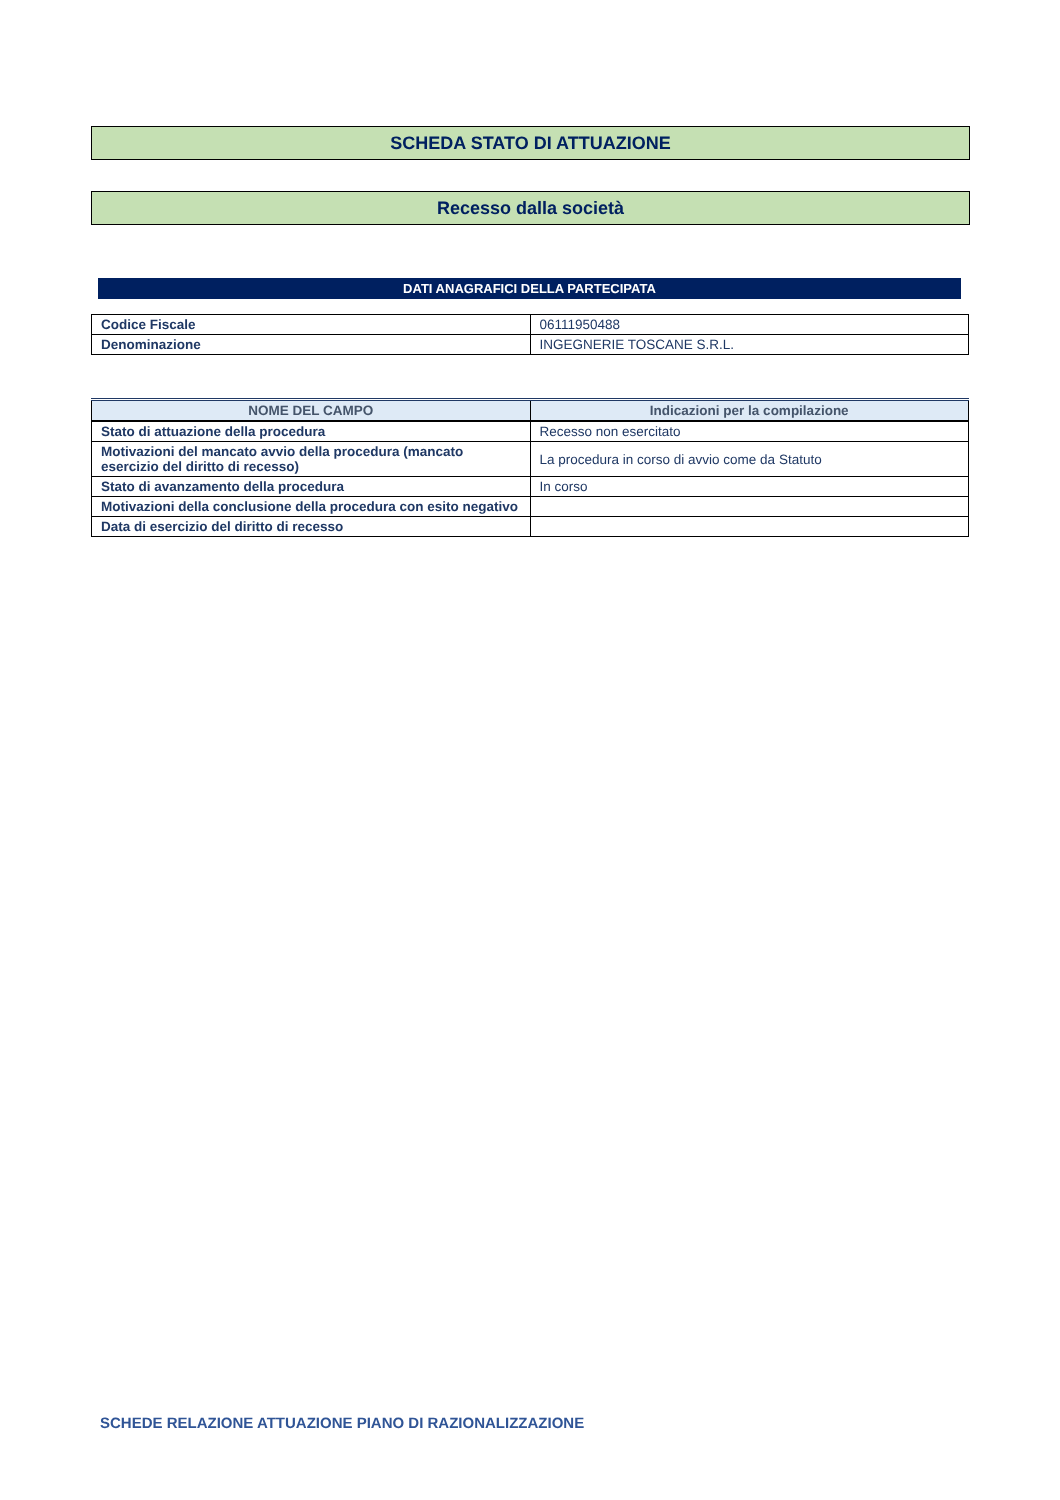SCHEDA STATO DI ATTUAZIONE
Recesso dalla società
DATI ANAGRAFICI DELLA PARTECIPATA
| Codice Fiscale | 06111950488 |
| Denominazione | INGEGNERIE TOSCANE S.R.L. |
| NOME DEL CAMPO | Indicazioni per la compilazione |
| --- | --- |
| Stato di attuazione della procedura | Recesso non esercitato |
| Motivazioni del mancato avvio della procedura (mancato esercizio del diritto di recesso) | La procedura in corso di avvio come da Statuto |
| Stato di avanzamento della procedura | In corso |
| Motivazioni della conclusione della procedura con esito negativo | |
| Data di esercizio del diritto di recesso | |
SCHEDE RELAZIONE ATTUAZIONE PIANO DI RAZIONALIZZAZIONE